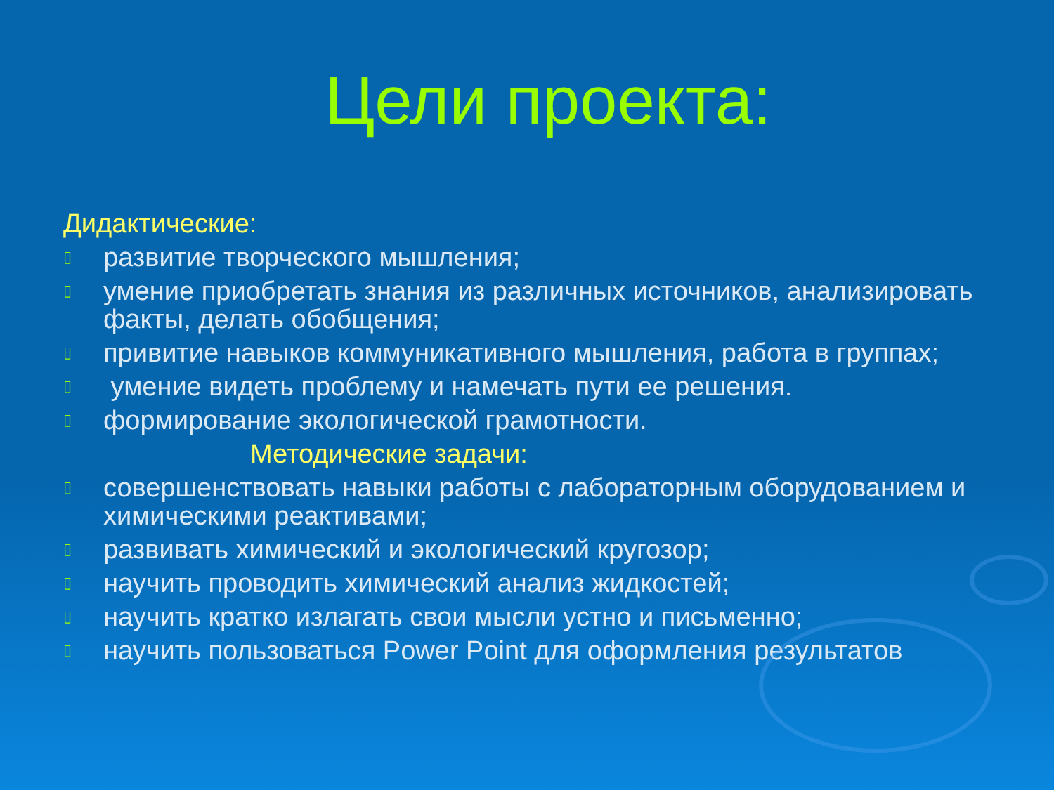Цели проекта:
Дидактические:
▯ развитие творческого мышления;
▯ умение приобретать знания из различных источников, анализировать факты, делать обобщения;
▯ привитие навыков коммуникативного мышления, работа в группах;
▯ умение видеть проблему и намечать пути ее решения.
▯ формирование экологической грамотности.
Методические задачи:
▯ совершенствовать навыки работы с лабораторным оборудованием и химическими реактивами;
▯ развивать химический и экологический кругозор;
▯ научить проводить химический анализ жидкостей;
▯ научить кратко излагать свои мысли устно и письменно;
▯ научить пользоваться Power Point для оформления результатов